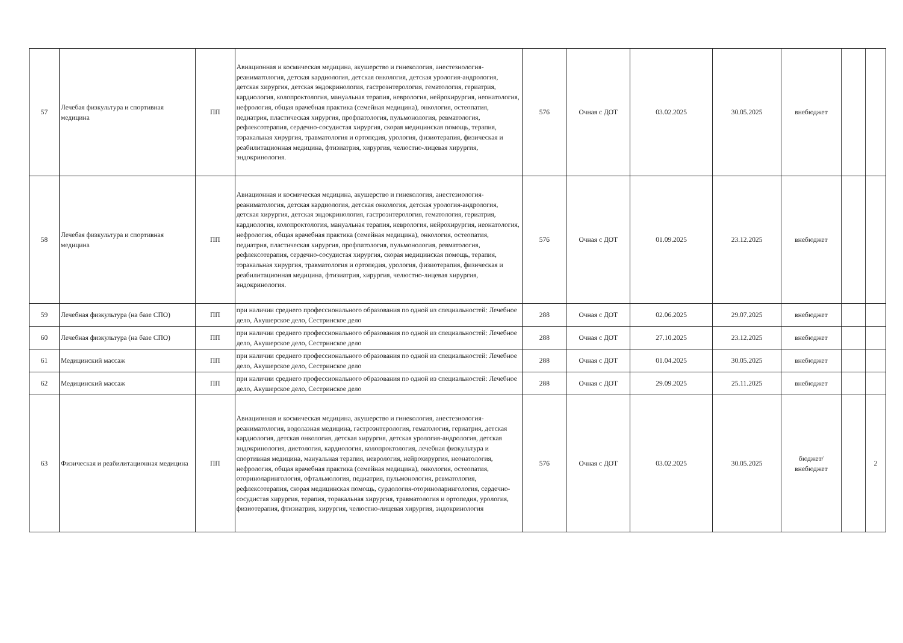| 57 | Лечебая физкультура и спортивная медицина | ПП | Авиационная и космическая медицина, акушерство и гинекология, анестезиология-реаниматология, детская кардиология, детская онкология, детская урология-андрология, детская хирургия, детская эндокринология, гастроэнтерология, гематология, гериатрия, кардиология, колопроктология, мануальная терапия, неврология, нейрохирургия, неонатология, нефрология, общая врачебная практика (семейная медицина), онкология, остеопатия, педиатрия, пластическая хирургия, профпатология, пульмонология, ревматология, рефлексотерапия, сердечно-сосудистая хирургия, скорая медицинская помощь, терапия, торакальная хирургия, травматология и ортопедия, урология, физиотерапия, физическая и реабилитационная медицина, фтизиатрия, хирургия, челюстно-лицевая хирургия, эндокринология. | 576 | Очная с ДОТ | 03.02.2025 | 30.05.2025 | внебюджет | | |
| 58 | Лечебая физкультура и спортивная медицина | ПП | Авиационная и космическая медицина, акушерство и гинекология, анестезиология-реаниматология, детская кардиология, детская онкология, детская урология-андрология, детская хирургия, детская эндокринология, гастроэнтерология, гематология, гериатрия, кардиология, колопроктология, мануальная терапия, неврология, нейрохирургия, неонатология, нефрология, общая врачебная практика (семейная медицина), онкология, остеопатия, педиатрия, пластическая хирургия, профпатология, пульмонология, ревматология, рефлексотерапия, сердечно-сосудистая хирургия, скорая медицинская помощь, терапия, торакальная хирургия, травматология и ортопедия, урология, физиотерапия, физическая и реабилитационная медицина, фтизиатрия, хирургия, челюстно-лицевая хирургия, эндокринология. | 576 | Очная с ДОТ | 01.09.2025 | 23.12.2025 | внебюджет | | |
| 59 | Лечебная физкультура (на базе СПО) | ПП | при наличии среднего профессионального образования по одной из специальностей: Лечебное дело, Акушерское дело, Сестринское дело | 288 | Очная с ДОТ | 02.06.2025 | 29.07.2025 | внебюджет | | |
| 60 | Лечебная физкультура (на базе СПО) | ПП | при наличии среднего профессионального образования по одной из специальностей: Лечебное дело, Акушерское дело, Сестринское дело | 288 | Очная с ДОТ | 27.10.2025 | 23.12.2025 | внебюджет | | |
| 61 | Медицинский массаж | ПП | при наличии среднего профессионального образования по одной из специальностей: Лечебное дело, Акушерское дело, Сестринское дело | 288 | Очная с ДОТ | 01.04.2025 | 30.05.2025 | внебюджет | | |
| 62 | Медицинский массаж | ПП | при наличии среднего профессионального образования по одной из специальностей: Лечебное дело, Акушерское дело, Сестринское дело | 288 | Очная с ДОТ | 29.09.2025 | 25.11.2025 | внебюджет | | |
| 63 | Физическая и реабилитационная медицина | ПП | Авиационная и космическая медицина, акушерство и гинекология, анестезиология-реаниматология, водолазная медицина, гастроэнтерология, гематология, гериатрия, детская кардиология, детская онкология, детская хирургия, детская урология-андрология, детская эндокринология, диетология, кардиология, колопроктология, лечебная физкультура и спортивная медицина, мануальная терапия, неврология, нейрохирургия, неонатология, нефрология, общая врачебная практика (семейная медицина), онкология, остеопатия, оториноларингология, офтальмология, педиатрия, пульмонология, ревматология, рефлексотерапия, скорая медицинская помощь, сурдология-оториноларингология, сердечно-сосудистая хирургия, терапия, торакальная хирургия, травматология и ортопедия, урология, физиотерапия, фтизиатрия, хирургия, челюстно-лицевая хирургия, эндокринология | 576 | Очная с ДОТ | 03.02.2025 | 30.05.2025 | бюджет/ внебюджет | | 2 |